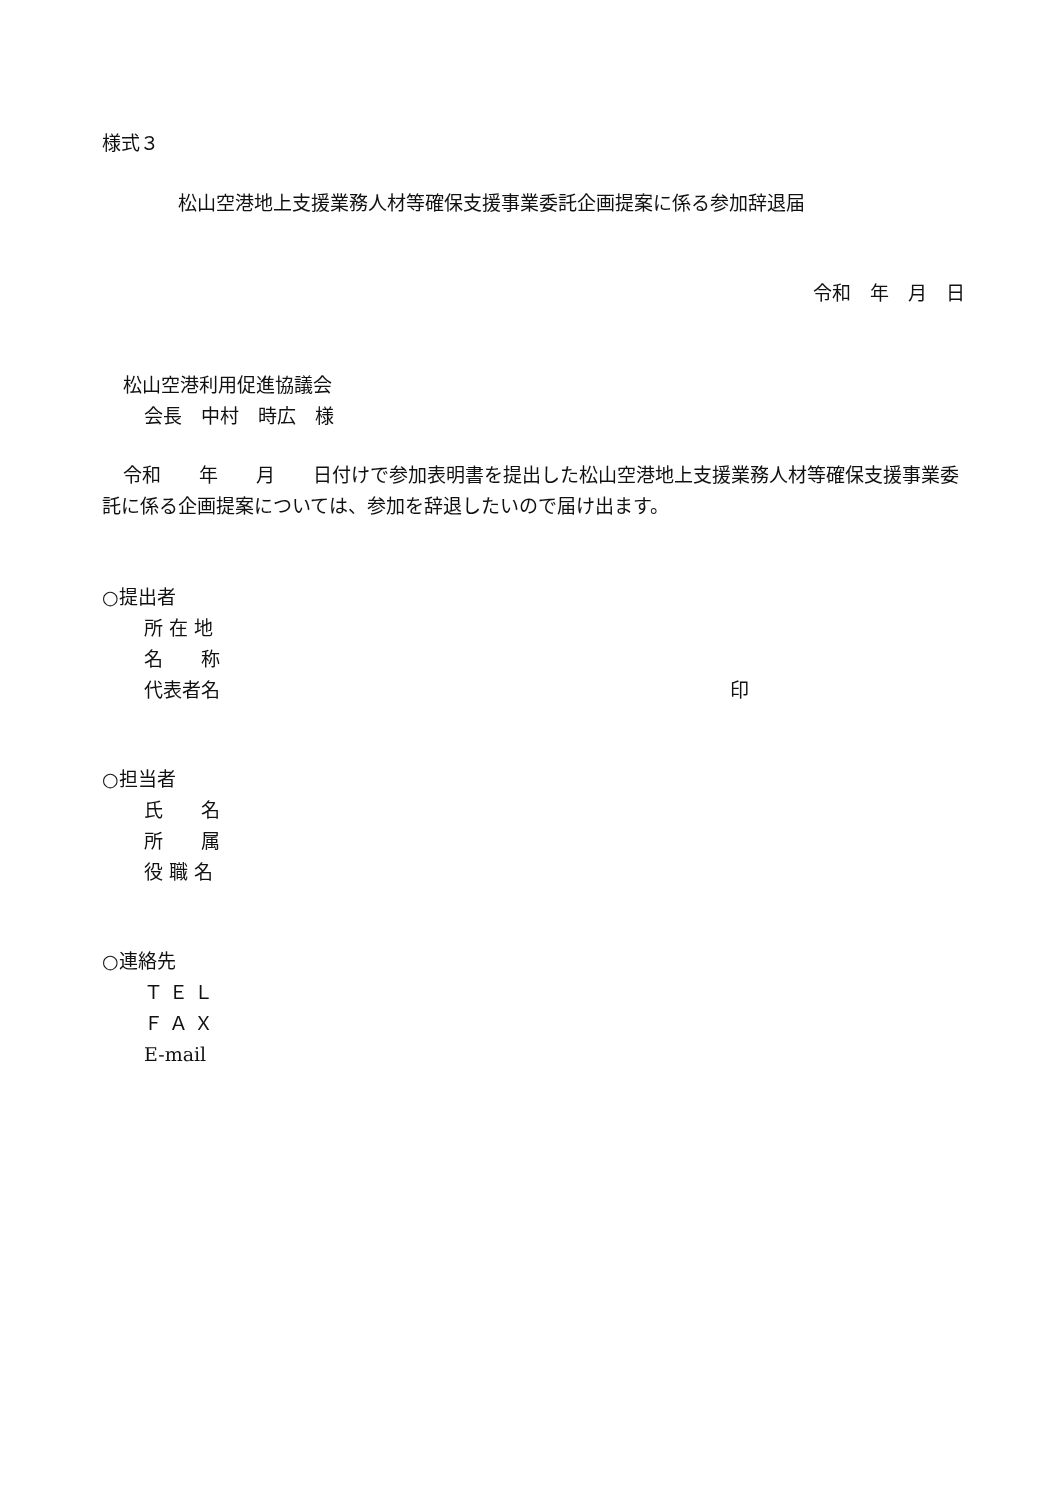様式３
松山空港地上支援業務人材等確保支援事業委託企画提案に係る参加辞退届
令和　年　月　日
松山空港利用促進協議会
会長　中村　時広　様
令和　　年　　月　　日付けで参加表明書を提出した松山空港地上支援業務人材等確保支援事業委託に係る企画提案については、参加を辞退したいので届け出ます。
○提出者
所 在 地
名　　称
代表者名 印
○担当者
氏　　名
所　　属
役 職 名
○連絡先
Ｔ Ｅ Ｌ
Ｆ Ａ Ｘ
E-mail